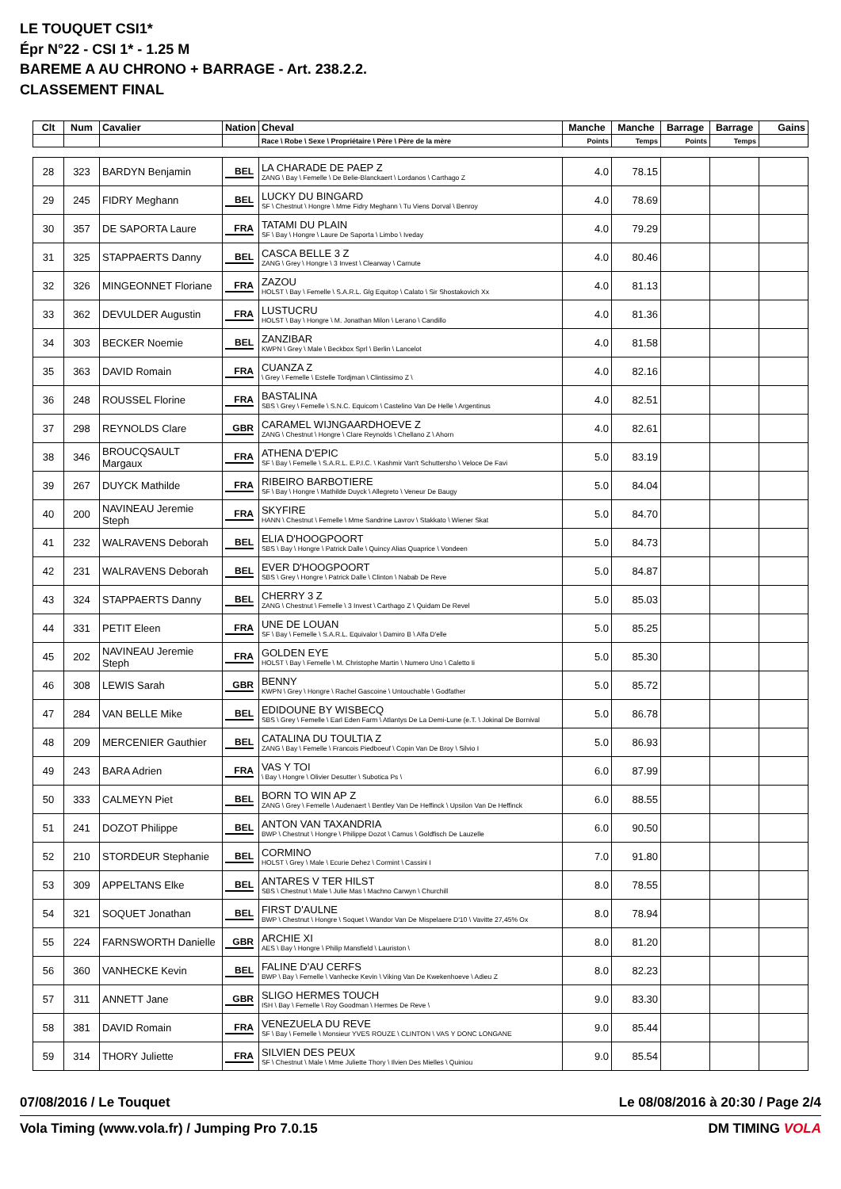LE TOUQUET CSI1*
Épr N°22 - CSI 1* - 1.25 M
BAREME A AU CHRONO + BARRAGE - Art. 238.2.2.
CLASSEMENT FINAL
| Clt | Num | Cavalier | Nation | Cheval | Manche | Manche | Barrage | Barrage | Gains |
| --- | --- | --- | --- | --- | --- | --- | --- | --- | --- |
| | | | | Race \ Robe \ Sexe \ Propriétaire \ Père \ Père de la mère | Points | Temps | Points | Temps | |
| 28 | 323 | BARDYN Benjamin | BEL | LA CHARADE DE PAEP Z ZANG \ Bay \ Femelle \ De Belie-Blanckaert \ Lordanos \ Carthago Z | 4.0 | 78.15 | | | |
| 29 | 245 | FIDRY Meghann | BEL | LUCKY DU BINGARD SF \ Chestnut \ Hongre \ Mme Fidry Meghann \ Tu Viens Dorval \ Benroy | 4.0 | 78.69 | | | |
| 30 | 357 | DE SAPORTA Laure | FRA | TATAMI DU PLAIN SF \ Bay \ Hongre \ Laure De Saporta \ Limbo \ Iveday | 4.0 | 79.29 | | | |
| 31 | 325 | STAPPAERTS Danny | BEL | CASCA BELLE 3 Z ZANG \ Grey \ Hongre \ 3 Invest \ Clearway \ Carnute | 4.0 | 80.46 | | | |
| 32 | 326 | MINGEONNET Floriane | FRA | ZAZOU HOLST \ Bay \ Femelle \ S.A.R.L. Glg Equitop \ Calato \ Sir Shostakovich Xx | 4.0 | 81.13 | | | |
| 33 | 362 | DEVULDER Augustin | FRA | LUSTUCRU HOLST \ Bay \ Hongre \ M. Jonathan Milon \ Lerano \ Candillo | 4.0 | 81.36 | | | |
| 34 | 303 | BECKER Noemie | BEL | ZANZIBAR KWPN \ Grey \ Male \ Beckbox Sprl \ Berlin \ Lancelot | 4.0 | 81.58 | | | |
| 35 | 363 | DAVID Romain | FRA | CUANZA Z \ Grey \ Femelle \ Estelle Tordjman \ Clintissimo Z \ | 4.0 | 82.16 | | | |
| 36 | 248 | ROUSSEL Florine | FRA | BASTALINA SBS \ Grey \ Femelle \ S.N.C. Equicom \ Castelino Van De Helle \ Argentinus | 4.0 | 82.51 | | | |
| 37 | 298 | REYNOLDS Clare | GBR | CARAMEL WIJNGAARDHOEVE Z ZANG \ Chestnut \ Hongre \ Clare Reynolds \ Chellano Z \ Ahorn | 4.0 | 82.61 | | | |
| 38 | 346 | BROUCQSAULT Margaux | FRA | ATHENA D'EPIC SF \ Bay \ Femelle \ S.A.R.L. E.P.I.C. \ Kashmir Van't Schuttersho \ Veloce De Favi | 5.0 | 83.19 | | | |
| 39 | 267 | DUYCK Mathilde | FRA | RIBEIRO BARBOTIERE SF \ Bay \ Hongre \ Mathilde Duyck \ Allegreto \ Veneur De Baugy | 5.0 | 84.04 | | | |
| 40 | 200 | NAVINEAU Jeremie Steph | FRA | SKYFIRE HANN \ Chestnut \ Femelle \ Mme Sandrine Lavrov \ Stakkato \ Wiener Skat | 5.0 | 84.70 | | | |
| 41 | 232 | WALRAVENS Deborah | BEL | ELIA D'HOOGPOORT SBS \ Bay \ Hongre \ Patrick Dalle \ Quincy Alias Quaprice \ Vondeen | 5.0 | 84.73 | | | |
| 42 | 231 | WALRAVENS Deborah | BEL | EVER D'HOOGPOORT SBS \ Grey \ Hongre \ Patrick Dalle \ Clinton \ Nabab De Reve | 5.0 | 84.87 | | | |
| 43 | 324 | STAPPAERTS Danny | BEL | CHERRY 3 Z ZANG \ Chestnut \ Femelle \ 3 Invest \ Carthago Z \ Quidam De Revel | 5.0 | 85.03 | | | |
| 44 | 331 | PETIT Eleen | FRA | UNE DE LOUAN SF \ Bay \ Femelle \ S.A.R.L. Equivalor \ Damiro B \ Alfa D'elle | 5.0 | 85.25 | | | |
| 45 | 202 | NAVINEAU Jeremie Steph | FRA | GOLDEN EYE HOLST \ Bay \ Femelle \ M. Christophe Martin \ Numero Uno \ Caletto Ii | 5.0 | 85.30 | | | |
| 46 | 308 | LEWIS Sarah | GBR | BENNY KWPN \ Grey \ Hongre \ Rachel Gascoine \ Untouchable \ Godfather | 5.0 | 85.72 | | | |
| 47 | 284 | VAN BELLE Mike | BEL | EDIDOUNE BY WISBECQ SBS \ Grey \ Femelle \ Earl Eden Farm \ Atlantys De La Demi-Lune (e.T. \ Jokinal De Bornival | 5.0 | 86.78 | | | |
| 48 | 209 | MERCENIER Gauthier | BEL | CATALINA DU TOULTIA Z ZANG \ Bay \ Femelle \ Francois Piedboeuf \ Copin Van De Broy \ Silvio I | 5.0 | 86.93 | | | |
| 49 | 243 | BARA Adrien | FRA | VAS Y TOI \ Bay \ Hongre \ Olivier Desutter \ Subotica Ps \ | 6.0 | 87.99 | | | |
| 50 | 333 | CALMEYN Piet | BEL | BORN TO WIN AP Z ZANG \ Grey \ Femelle \ Audenaert \ Bentley Van De Heffinck \ Upsilon Van De Heffinck | 6.0 | 88.55 | | | |
| 51 | 241 | DOZOT Philippe | BEL | ANTON VAN TAXANDRIA BWP \ Chestnut \ Hongre \ Philippe Dozot \ Camus \ Goldfisch De Lauzelle | 6.0 | 90.50 | | | |
| 52 | 210 | STORDEUR Stephanie | BEL | CORMINO HOLST \ Grey \ Male \ Ecurie Dehez \ Cormint \ Cassini I | 7.0 | 91.80 | | | |
| 53 | 309 | APPELTANS Elke | BEL | ANTARES V TER HILST SBS \ Chestnut \ Male \ Julie Mas \ Machno Carwyn \ Churchill | 8.0 | 78.55 | | | |
| 54 | 321 | SOQUET Jonathan | BEL | FIRST D'AULNE BWP \ Chestnut \ Hongre \ Soquet \ Wandor Van De Mispelaere D'10 \ Vavitte 27,45% Ox | 8.0 | 78.94 | | | |
| 55 | 224 | FARNSWORTH Danielle | GBR | ARCHIE XI AES \ Bay \ Hongre \ Philip Mansfield \ Lauriston \ | 8.0 | 81.20 | | | |
| 56 | 360 | VANHECKE Kevin | BEL | FALINE D'AU CERFS BWP \ Bay \ Femelle \ Vanhecke Kevin \ Viking Van De Kwekenhoeve \ Adieu Z | 8.0 | 82.23 | | | |
| 57 | 311 | ANNETT Jane | GBR | SLIGO HERMES TOUCH ISH \ Bay \ Femelle \ Roy Goodman \ Hermes De Reve \ | 9.0 | 83.30 | | | |
| 58 | 381 | DAVID Romain | FRA | VENEZUELA DU REVE SF \ Bay \ Femelle \ Monsieur YVES ROUZE \ CLINTON \ VAS Y DONC LONGANE | 9.0 | 85.44 | | | |
| 59 | 314 | THORY Juliette | FRA | SILVIEN DES PEUX SF \ Chestnut \ Male \ Mme Juliette Thory \ Ilvien Des Mielles \ Quiniou | 9.0 | 85.54 | | | |
07/08/2016 / Le Touquet Le 08/08/2016 à 20:30 / Page 2/4
Vola Timing (www.vola.fr) / Jumping Pro 7.0.15 DM TIMING VOLA